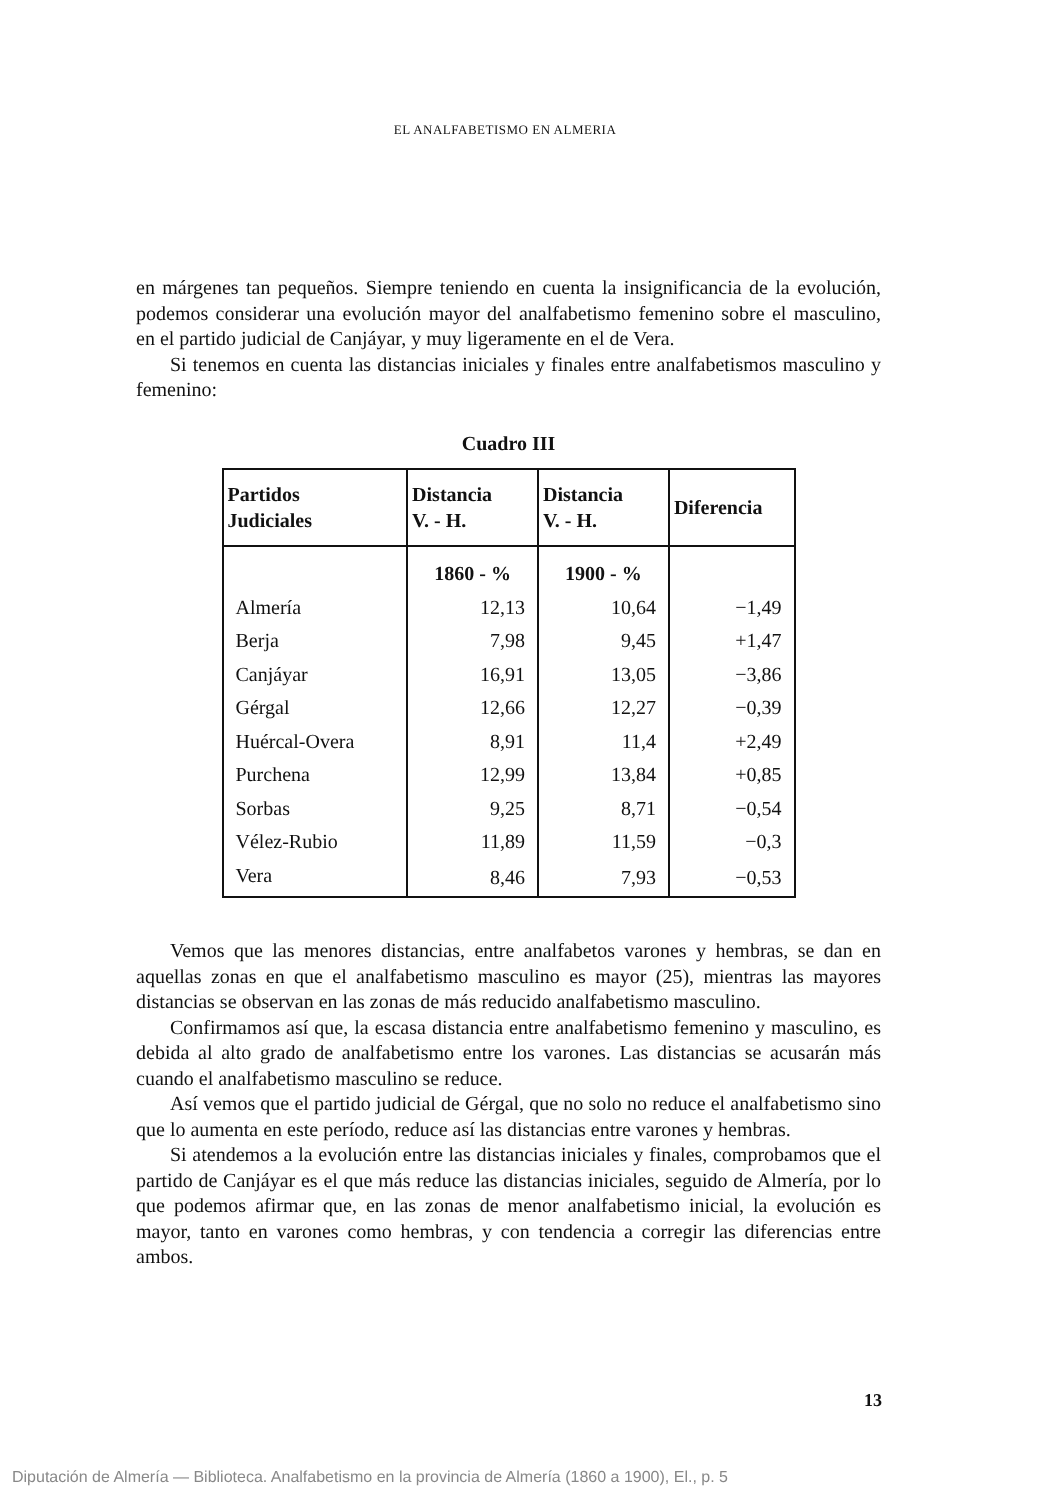EL ANALFABETISMO EN ALMERIA
en márgenes tan pequeños. Siempre teniendo en cuenta la insignificancia de la evolución, podemos considerar una evolución mayor del analfabetismo femenino sobre el masculino, en el partido judicial de Canjáyar, y muy ligeramente en el de Vera.
Si tenemos en cuenta las distancias iniciales y finales entre analfabetismos masculino y femenino:
Cuadro III
| Partidos Judiciales | Distancia V. - H. | Distancia V. - H. | Diferencia |
| --- | --- | --- | --- |
| | 1860 - % | 1900 - % | |
| Almería | 12,13 | 10,64 | −1,49 |
| Berja | 7,98 | 9,45 | +1,47 |
| Canjáyar | 16,91 | 13,05 | −3,86 |
| Gérgal | 12,66 | 12,27 | −0,39 |
| Huércal-Overa | 8,91 | 11,4 | +2,49 |
| Purchena | 12,99 | 13,84 | +0,85 |
| Sorbas | 9,25 | 8,71 | −0,54 |
| Vélez-Rubio | 11,89 | 11,59 | −0,3 |
| Vera | 8,46 | 7,93 | −0,53 |
Vemos que las menores distancias, entre analfabetos varones y hembras, se dan en aquellas zonas en que el analfabetismo masculino es mayor (25), mientras las mayores distancias se observan en las zonas de más reducido analfabetismo masculino.
Confirmamos así que, la escasa distancia entre analfabetismo femenino y masculino, es debida al alto grado de analfabetismo entre los varones. Las distancias se acusarán más cuando el analfabetismo masculino se reduce.
Así vemos que el partido judicial de Gérgal, que no solo no reduce el analfabetismo sino que lo aumenta en este período, reduce así las distancias entre varones y hembras.
Si atendemos a la evolución entre las distancias iniciales y finales, comprobamos que el partido de Canjáyar es el que más reduce las distancias iniciales, seguido de Almería, por lo que podemos afirmar que, en las zonas de menor analfabetismo inicial, la evolución es mayor, tanto en varones como hembras, y con tendencia a corregir las diferencias entre ambos.
13
Diputación de Almería — Biblioteca. Analfabetismo en la provincia de Almería (1860 a 1900), El., p. 5